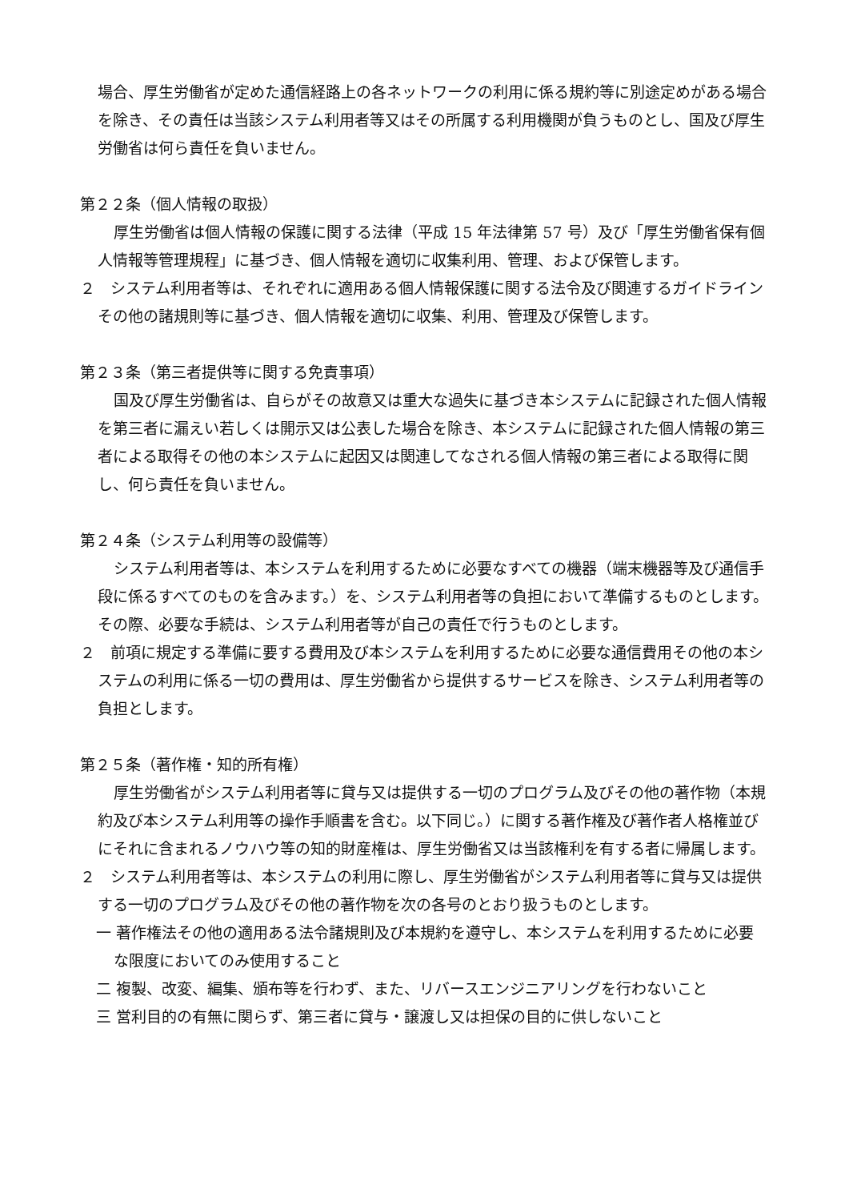場合、厚生労働省が定めた通信経路上の各ネットワークの利用に係る規約等に別途定めがある場合を除き、その責任は当該システム利用者等又はその所属する利用機関が負うものとし、国及び厚生労働省は何ら責任を負いません。
第２２条（個人情報の取扱）
厚生労働省は個人情報の保護に関する法律（平成 15 年法律第 57 号）及び「厚生労働省保有個人情報等管理規程」に基づき、個人情報を適切に収集利用、管理、および保管します。
２　システム利用者等は、それぞれに適用ある個人情報保護に関する法令及び関連するガイドラインその他の諸規則等に基づき、個人情報を適切に収集、利用、管理及び保管します。
第２３条（第三者提供等に関する免責事項）
国及び厚生労働省は、自らがその故意又は重大な過失に基づき本システムに記録された個人情報を第三者に漏えい若しくは開示又は公表した場合を除き、本システムに記録された個人情報の第三者による取得その他の本システムに起因又は関連してなされる個人情報の第三者による取得に関し、何ら責任を負いません。
第２４条（システム利用等の設備等）
システム利用者等は、本システムを利用するために必要なすべての機器（端末機器等及び通信手段に係るすべてのものを含みます。）を、システム利用者等の負担において準備するものとします。その際、必要な手続は、システム利用者等が自己の責任で行うものとします。
２　前項に規定する準備に要する費用及び本システムを利用するために必要な通信費用その他の本システムの利用に係る一切の費用は、厚生労働省から提供するサービスを除き、システム利用者等の負担とします。
第２５条（著作権・知的所有権）
厚生労働省がシステム利用者等に貸与又は提供する一切のプログラム及びその他の著作物（本規約及び本システム利用等の操作手順書を含む。以下同じ。）に関する著作権及び著作者人格権並びにそれに含まれるノウハウ等の知的財産権は、厚生労働省又は当該権利を有する者に帰属します。
２　システム利用者等は、本システムの利用に際し、厚生労働省がシステム利用者等に貸与又は提供する一切のプログラム及びその他の著作物を次の各号のとおり扱うものとします。
一 著作権法その他の適用ある法令諸規則及び本規約を遵守し、本システムを利用するために必要な限度においてのみ使用すること
二 複製、改変、編集、頒布等を行わず、また、リバースエンジニアリングを行わないこと
三 営利目的の有無に関らず、第三者に貸与・譲渡し又は担保の目的に供しないこと